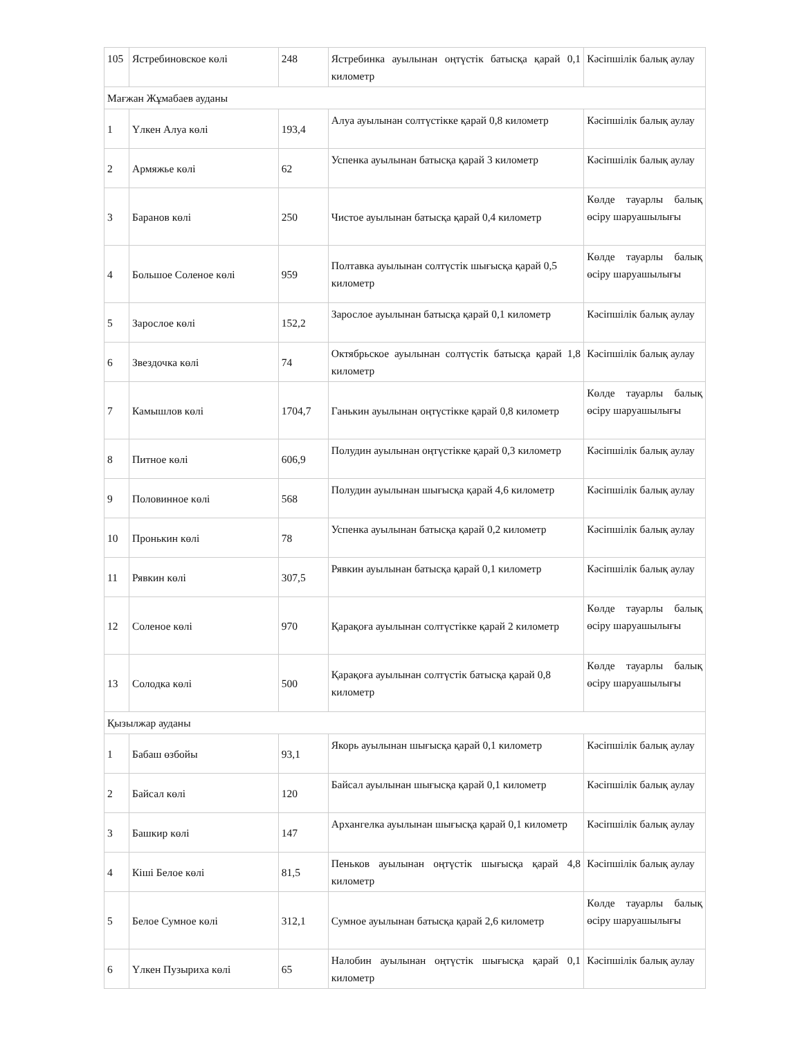| 105 | Ястребиновское көлі | 248 | Ястребинка ауылынан оңтүстік батысқа қарай 0,1 километр | Кәсіпшілік балық аулау |
| Мағжан Жұмабаев ауданы | | | | |
| 1 | Үлкен Алуа көлі | 193,4 | Алуа ауылынан солтүстікке қарай 0,8 километр | Кәсіпшілік балық аулау |
| 2 | Армяжье көлі | 62 | Успенка ауылынан батысқа қарай 3 километр | Кәсіпшілік балық аулау |
| 3 | Баранов көлі | 250 | Чистое ауылынан батысқа қарай 0,4 километр | Көлде тауарлы балық өсіру шаруашылығы |
| 4 | Большое Соленое көлі | 959 | Полтавка ауылынан солтүстік шығысқа қарай 0,5 километр | Көлде тауарлы балық өсіру шаруашылығы |
| 5 | Зарослое көлі | 152,2 | Зарослое ауылынан батысқа қарай 0,1 километр | Кәсіпшілік балық аулау |
| 6 | Звездочка көлі | 74 | Октябрьское ауылынан солтүстік батысқа қарай 1,8 километр | Кәсіпшілік балық аулау |
| 7 | Камышлов көлі | 1704,7 | Ганькин ауылынан оңтүстікке қарай 0,8 километр | Көлде тауарлы балық өсіру шаруашылығы |
| 8 | Питное көлі | 606,9 | Полудин ауылынан оңтүстікке қарай 0,3 километр | Кәсіпшілік балық аулау |
| 9 | Половинное көлі | 568 | Полудин ауылынан шығысқа қарай 4,6 километр | Кәсіпшілік балық аулау |
| 10 | Пронькин көлі | 78 | Успенка ауылынан батысқа қарай 0,2 километр | Кәсіпшілік балық аулау |
| 11 | Рявкин көлі | 307,5 | Рявкин ауылынан батысқа қарай 0,1 километр | Кәсіпшілік балық аулау |
| 12 | Соленое көлі | 970 | Қарақоға ауылынан солтүстікке қарай 2 километр | Көлде тауарлы балық өсіру шаруашылығы |
| 13 | Солодка көлі | 500 | Қарақоға ауылынан солтүстік батысқа қарай 0,8 километр | Көлде тауарлы балық өсіру шаруашылығы |
| Қызылжар ауданы | | | | |
| 1 | Бабаш өзбойы | 93,1 | Якорь ауылынан шығысқа қарай 0,1 километр | Кәсіпшілік балық аулау |
| 2 | Байсал көлі | 120 | Байсал ауылынан шығысқа қарай 0,1 километр | Кәсіпшілік балық аулау |
| 3 | Башкир көлі | 147 | Архангелка ауылынан шығысқа қарай 0,1 километр | Кәсіпшілік балық аулау |
| 4 | Кіші Белое көлі | 81,5 | Пеньков ауылынан оңтүстік шығысқа қарай 4,8 километр | Кәсіпшілік балық аулау |
| 5 | Белое Сумное көлі | 312,1 | Сумное ауылынан батысқа қарай 2,6 километр | Көлде тауарлы балық өсіру шаруашылығы |
| 6 | Үлкен Пузыриха көлі | 65 | Налобин ауылынан оңтүстік шығысқа қарай 0,1 километр | Кәсіпшілік балық аулау |